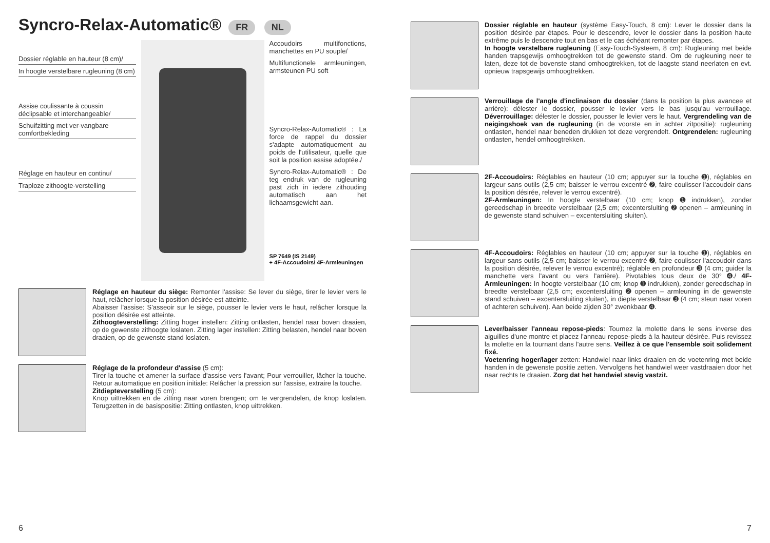Syncro-Relax-Automatic®
FR NL
Dossier réglable en hauteur (8 cm)/
In hoogte verstelbare rugleuning (8 cm)
Assise coulissante à coussin déclipsable et interchangeable/
Schuifzitting met ver-vangbare comfortbekleding
Réglage en hauteur en continu/
Traploze zithoogte-verstelling
Accoudoirs multifonctions, manchettes en PU souple/
Multifunctionele armleuningen, armsteunen PU soft
Syncro-Relax-Automatic® : La force de rappel du dossier s'adapte automatiquement au poids de l'utilisateur, quelle que soit la position assise adoptée./
Syncro-Relax-Automatic® : De teg endruk van de rugleuning past zich in iedere zithouding automatisch aan het lichaamsgewicht aan.
SP 7649 (IS 2149)
+ 4F-Accoudoirs/ 4F-Armleuningen
Réglage en hauteur du siège: Remonter l'assise: Se lever du siège, tirer le levier vers le haut, relâcher lorsque la position désirée est atteinte.
Abaisser l'assise: S'asseoir sur le siège, pousser le levier vers le haut, relâcher lorsque la position désirée est atteinte.
Zithoogteverstelling: Zitting hoger instellen: Zitting ontlasten, hendel naar boven draaien, op de gewenste zithoogte loslaten. Zitting lager instellen: Zitting belasten, hendel naar boven draaien, op de gewenste stand loslaten.
Réglage de la profondeur d'assise (5 cm):
Tirer la touche et amener la surface d'assise vers l'avant; Pour verrouiller, lâcher la touche. Retour automatique en position initiale: Relâcher la pression sur l'assise, extraire la touche.
Zitdiepteverstelling (5 cm):
Knop uittrekken en de zitting naar voren brengen; om te vergrendelen, de knop loslaten. Terugzetten in de basispositie: Zitting ontlasten, knop uittrekken.
6
Dossier réglable en hauteur (système Easy-Touch, 8 cm): Lever le dossier dans la position désirée par étapes. Pour le descendre, lever le dossier dans la position haute extrême puis le descendre tout en bas et le cas échéant remonter par étapes.
In hoogte verstelbare rugleuning (Easy-Touch-Systeem, 8 cm): Rugleuning met beide handen trapsgewijs omhoogtrekken tot de gewenste stand. Om de rugleuning neer te laten, deze tot de bovenste stand omhoogtrekken, tot de laagste stand neerlaten en evt. opnieuw trapsgewijs omhoogtrekken.
Verrouillage de l'angle d'inclinaison du dossier (dans la position la plus avancee et arrière): délester le dossier, pousser le levier vers le bas jusqu'au verrouillage. Déverrouillage: délester le dossier, pousser le levier vers le haut. Vergrendeling van de neigingshoek van de rugleuning (in de voorste en in achter zitpositie): rugleuning ontlasten, hendel naar beneden drukken tot deze vergrendelt. Ontgrendelen: rugleuning ontlasten, hendel omhoogtrekken.
2F-Accoudoirs: Réglables en hauteur (10 cm; appuyer sur la touche ➊), réglables en largeur sans outils (2,5 cm; baisser le verrou excentré ➋, faire coulisser l'accoudoir dans la position désirée, relever le verrou excentré).
2F-Armleuningen: In hoogte verstelbaar (10 cm; knop ➊ indrukken), zonder gereedschap in breedte verstelbaar (2,5 cm; excentersluiting ➋ openen – armleuning in de gewenste stand schuiven – excentersluiting sluiten).
4F-Accoudoirs: Réglables en hauteur (10 cm; appuyer sur la touche ➊), réglables en largeur sans outils (2,5 cm; baisser le verrou excentré ➋, faire coulisser l'accoudoir dans la position désirée, relever le verrou excentré); réglable en profondeur ➌ (4 cm; guider la manchette vers l'avant ou vers l'arrière). Pivotables tous deux de 30° ➍./ 4F-Armleuningen: In hoogte verstelbaar (10 cm; knop ➊ indrukken), zonder gereedschap in breedte verstelbaar (2,5 cm; excentersluiting ➋ openen – armleuning in de gewenste stand schuiven – excentersluiting sluiten), in diepte verstelbaar ➌ (4 cm; steun naar voren of achteren schuiven). Aan beide zijden 30° zwenkbaar ➍.
Lever/baisser l'anneau repose-pieds: Tournez la molette dans le sens inverse des aiguilles d'une montre et placez l'anneau repose-pieds à la hauteur désirée. Puis revissez la molette en la tournant dans l'autre sens. Veillez à ce que l'ensemble soit solidement fixé.
Voetenring hoger/lager zetten: Handwiel naar links draaien en de voetenring met beide handen in de gewenste positie zetten. Vervolgens het handwiel weer vastdraaien door het naar rechts te draaien. Zorg dat het handwiel stevig vastzit.
7